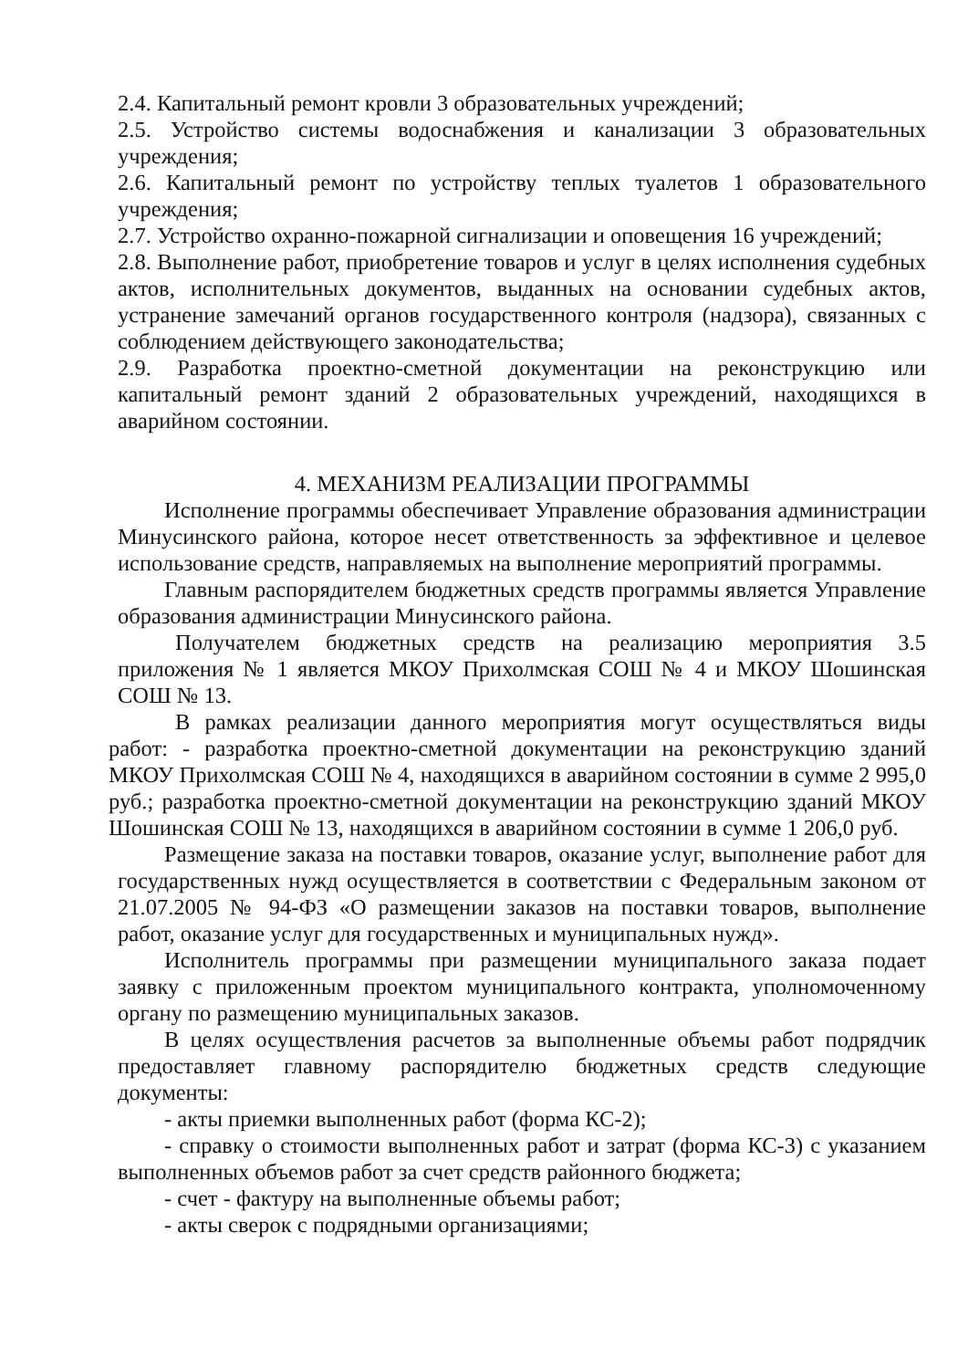2.4. Капитальный ремонт кровли 3 образовательных учреждений;
2.5. Устройство системы водоснабжения и канализации 3 образовательных учреждения;
2.6. Капитальный ремонт по устройству теплых туалетов 1 образовательного учреждения;
2.7. Устройство охранно-пожарной сигнализации и оповещения 16 учреждений;
2.8. Выполнение работ, приобретение товаров и услуг в целях исполнения судебных актов, исполнительных документов, выданных на основании судебных актов, устранение замечаний органов государственного контроля (надзора), связанных с соблюдением действующего законодательства;
2.9. Разработка проектно-сметной документации на реконструкцию или капитальный ремонт зданий 2 образовательных учреждений, находящихся в аварийном состоянии.
4. МЕХАНИЗМ РЕАЛИЗАЦИИ ПРОГРАММЫ
Исполнение программы обеспечивает Управление образования администрации Минусинского района, которое несет ответственность за эффективное и целевое использование средств, направляемых на выполнение мероприятий программы.
Главным распорядителем бюджетных средств программы является Управление образования администрации Минусинского района.
Получателем бюджетных средств на реализацию мероприятия 3.5 приложения № 1 является МКОУ Прихолмская СОШ № 4 и МКОУ Шошинская СОШ № 13.
В рамках реализации данного мероприятия могут осуществляться виды работ: - разработка проектно-сметной документации на реконструкцию зданий МКОУ Прихолмская СОШ № 4, находящихся в аварийном состоянии в сумме 2 995,0 руб.; разработка проектно-сметной документации на реконструкцию зданий МКОУ Шошинская СОШ № 13, находящихся в аварийном состоянии в сумме 1 206,0 руб.
Размещение заказа на поставки товаров, оказание услуг, выполнение работ для государственных нужд осуществляется в соответствии с Федеральным законом от 21.07.2005 № 94-ФЗ «О размещении заказов на поставки товаров, выполнение работ, оказание услуг для государственных и муниципальных нужд».
Исполнитель программы при размещении муниципального заказа подает заявку с приложенным проектом муниципального контракта, уполномоченному органу по размещению муниципальных заказов.
В целях осуществления расчетов за выполненные объемы работ подрядчик предоставляет главному распорядителю бюджетных средств следующие документы:
- акты приемки выполненных работ (форма КС-2);
- справку о стоимости выполненных работ и затрат (форма КС-3) с указанием выполненных объемов работ за счет средств районного бюджета;
- счет - фактуру на выполненные объемы работ;
- акты сверок с подрядными организациями;